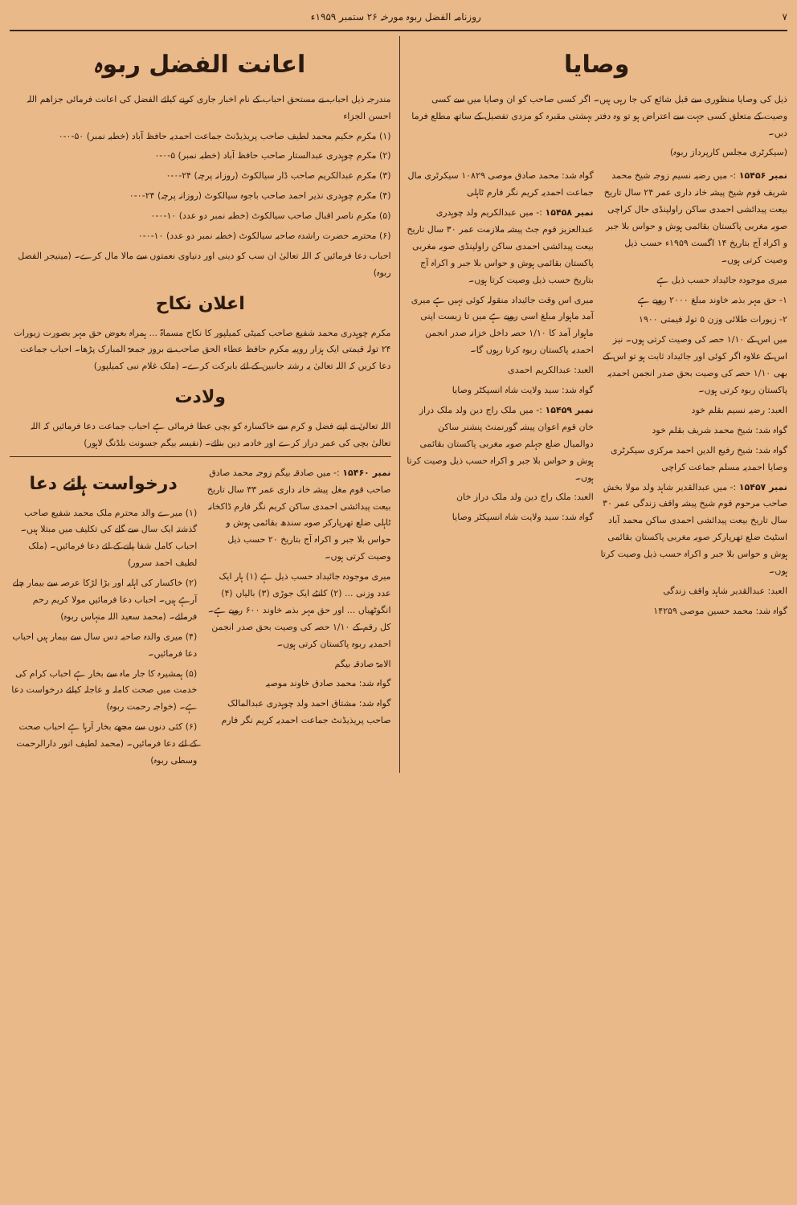۷ روزنامہ الفضل ربوہ مورخہ ۲۶ ستمبر ۱۹۵۹ء
وصایا
ذیل کی وصایا منظوری سے قبل شائع کی جا رہی ہیں۔ اگر کسی صاحب کو ان وصایا میں سے کسی وصیت کے متعلق کسی جہت سے اعتراض ہو تو وہ دفتر بہشتی مقبرہ کو مزدی تفصیل کے ساتھ مطلع فرما دیں۔
(سیکرٹری مجلس کارپرداز ربوہ)
نمبر ۱۵۴۵۶ :- میں رضیہ نسیم زوجہ شیخ محمد شریف قوم شیخ پیشہ خانہ داری عمر ۲۴ سال تاریخ بیعت پیدائشی احمدی ساکن راولپنڈی حال کراچی صوبہ مغربی پاکستان بقائمی ہوش و حواس بلا جبر و اکراہ آج بتاریخ ۱۴ اگست ۱۹۵۹ء حسب ذیل وصیت کرتی ہوں۔
میری موجودہ جائیداد حسب ذیل ہے
۱- حق مہر بذمہ خاوند مبلغ ۲۰۰۰ روپے ہے
۲- زیورات طلائی وزن ۵ تولہ قیمتی ۱۹۰۰
میں اس کے ۱/۱۰ حصہ کی وصیت کرتی ہوں۔ نیز اس کے علاوہ اگر کوئی اور جائیداد ثابت ہو تو اس کے بھی ۱/۱۰ حصہ کی وصیت بحق صدر انجمن احمدیہ پاکستان ربوہ کرتی ہوں۔
العبد: رضیہ نسیم بقلم خود
گواہ شد: شیخ محمد شریف بقلم خود
گواہ شد: شیخ رفیع الدین احمد مرکزی سیکرٹری وصایا احمدیہ مسلم جماعت کراچی
نمبر ۱۵۴۵۷ :- میں عبدالقدیر شاہد ولد مولا بخش صاحب مرحوم قوم شیخ پیشہ واقف زندگی عمر ۳۰ سال تاریخ بیعت پیدائشی احمدی ساکن محمد آباد اسٹیٹ ضلع تھرپارکر صوبہ مغربی پاکستان بقائمی ہوش و حواس بلا جبر و اکراہ حسب ذیل وصیت کرتا ہوں۔
العبد: عبدالقدیر شاہد واقف زندگی
گواہ شد: محمد حسین موصی ۱۴۲۵۹
گواہ شد: محمد صادق موصی ۱۰۸۲۹ سیکرٹری مال جماعت احمدیہ کریم نگر فارم ٹاہلی
نمبر ۱۵۴۵۸ :- میں عبدالکریم ولد چوہدری عبدالعزیز قوم جٹ پیشہ ملازمت عمر ۳۰ سال تاریخ بیعت پیدائشی احمدی ساکن راولپنڈی صوبہ مغربی پاکستان بقائمی ہوش و حواس بلا جبر و اکراہ آج بتاریخ حسب ذیل وصیت کرتا ہوں۔
میری اس وقت جائیداد منقولہ کوئی نہیں ہے میری آمد ماہوار مبلغ اسی روپے ہے میں تا زیست اپنی ماہوار آمد کا ۱/۱۰ حصہ داخل خزانہ صدر انجمن احمدیہ پاکستان ربوہ کرتا رہوں گا۔
العبد: عبدالکریم احمدی
گواہ شد: سید ولایت شاہ انسپکٹر وصایا
نمبر ۱۵۴۵۹ :- میں ملک راج دین ولد ملک دراز خان قوم اعوان پیشہ گورنمنٹ پنشنر ساکن دوالمیال ضلع جہلم صوبہ مغربی پاکستان بقائمی ہوش و حواس بلا جبر و اکراہ حسب ذیل وصیت کرتا ہوں۔
العبد: ملک راج دین ولد ملک دراز خان
گواہ شد: سید ولایت شاہ انسپکٹر وصایا
اعانت الفضل ربوہ
مندرجہ ذیل احباب نے مستحق احباب کے نام اخبار جاری کرنے کیلئے الفضل کی اعانت فرمائی جزاھم اللہ احسن الجزاء
(۱) مکرم حکیم محمد لطیف صاحب پریذیڈنٹ جماعت احمدیہ حافظ آباد (خطبہ نمبر) ۵۰-۰-۰
(۲) مکرم چوہدری عبدالستار صاحب حافظ آباد (خطبہ نمبر) ۵-۰-۰
(۳) مکرم عبدالکریم صاحب ڈار سیالکوٹ (روزانہ پرچہ) ۲۴-۰-۰
(۴) مکرم چوہدری نذیر احمد صاحب باجوہ سیالکوٹ (روزانہ پرچہ) ۲۴-۰-۰
(۵) مکرم ناصر اقبال صاحب سیالکوٹ (خطبہ نمبر دو عدد) ۱۰-۰-۰
(۶) محترمہ حضرت راشدہ صاحبہ سیالکوٹ (خطبہ نمبر دو عدد) ۱۰-۰-۰
احباب دعا فرمائیں کہ اللہ تعالیٰ ان سب کو دینی اور دنیاوی نعمتوں سے مالا مال کرے۔ (مینیجر الفضل ربوہ)
اعلان نکاح
مکرم چوہدری محمد شفیع صاحب کمیٹی کمیلپور کا نکاح مسماۃ ... ہمراہ بعوض حق مہر بصورت زیورات ۲۴ تولہ قیمتی ایک ہزار روپیہ مکرم حافظ عطاء الحق صاحب نے بروز جمعۃ المبارک پڑھا۔ احباب جماعت دعا کریں کہ اللہ تعالیٰ یہ رشتہ جانبین کے لئے بابرکت کرے۔ (ملک غلام نبی کمیلپور)
ولادت
اللہ تعالیٰ نے اپنے فضل و کرم سے خاکسارہ کو بچی عطا فرمائی ہے احباب جماعت دعا فرمائیں کہ اللہ تعالیٰ بچی کی عمر دراز کرے اور خادمہ دین بنائے۔ (نفیسہ بیگم جسونت بلڈنگ لاہور)
نمبر ۱۵۴۶۰ :- میں صادقہ بیگم زوجہ محمد صادق صاحب قوم مغل پیشہ خانہ داری عمر ۳۳ سال تاریخ بیعت پیدائشی احمدی ساکن کریم نگر فارم ڈاکخانہ ٹاہلی ضلع تھرپارکر صوبہ سندھ بقائمی ہوش و حواس بلا جبر و اکراہ آج بتاریخ ۲۰ حسب ذیل وصیت کرتی ہوں۔
میری موجودہ جائیداد حسب ذیل ہے (۱) ہار ایک عدد وزنی ... (۲) کانٹے ایک جوڑی (۳) بالیاں (۴) انگوٹھیاں ... اور حق مہر بذمہ خاوند ۶۰۰ روپے ہے۔ کل رقم کے ۱/۱۰ حصہ کی وصیت بحق صدر انجمن احمدیہ ربوہ پاکستان کرتی ہوں۔
الامۃ صادقہ بیگم
گواہ شد: محمد صادق خاوند موصیہ
گواہ شد: مشتاق احمد ولد چوہدری عبدالمالک صاحب پریذیڈنٹ جماعت احمدیہ کریم نگر فارم
درخواست ہائے دعا
(۱) میرے والد محترم ملک محمد شفیع صاحب گذشتہ ایک سال سے گلے کی تکلیف میں مبتلا ہیں۔ احباب کامل شفا پانے کے لئے دعا فرمائیں۔ (ملک لطیف احمد سرور)
(۲) خاکسار کی اہلیہ اور بڑا لڑکا عرصہ سے بیمار چلے آرہے ہیں۔ احباب دعا فرمائیں مولا کریم رحم فرمائے۔ (محمد سعید اللہ منہاس ربوہ)
(۴) میری والدہ صاحبہ دس سال سے بیمار ہیں احباب دعا فرمائیں۔
(۵) ہمشیرہ کا جار ماہ سے بخار ہے احباب کرام کی خدمت میں صحت کاملہ و عاجلہ کیلئے درخواست دعا ہے۔ (خواجہ رحمت ربوہ)
(۶) کئی دنوں سے مجھے بخار آرہا ہے احباب صحت کے لئے دعا فرمائیں۔ (محمد لطیف انور دارالرحمت وسطی ربوہ)